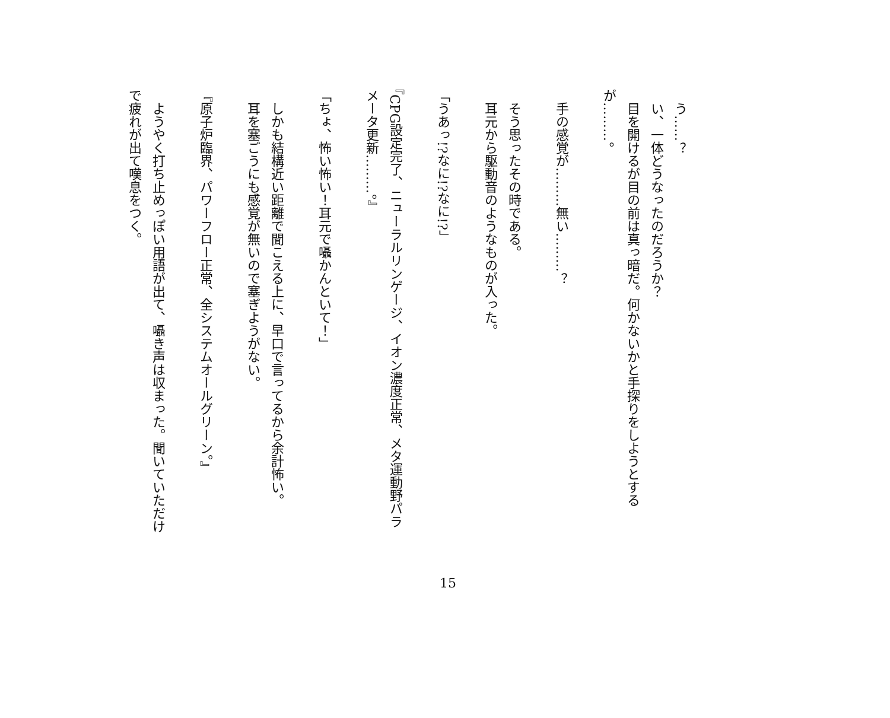う……？
　い、一体どうなったのだろうか？
　目を開けるが目の前は真っ暗だ。何かないかと手探りをしようとするが………。
　手の感覚が………無い………？
　そう思ったその時である。
　耳元から駆動音のようなものが入った。
「うあっ!?なに!?なに!?」
『CPG設定完了、ニューラルリンゲージ、イオン濃度正常、メタ運動野パラメータ更新………。』
「ちょ、怖い怖い！耳元で囁かんといて！」
　しかも結構近い距離で聞こえる上に、早口で言ってるから余計怖い。
　耳を塞ごうにも感覚が無いので塞ぎようがない。
『原子炉臨界、パワーフロー正常、全システムオールグリーン。』
　ようやく打ち止めっぽい用語が出て、囁き声は収まった。聞いていただけで疲れが出て嘆息をつく。
15